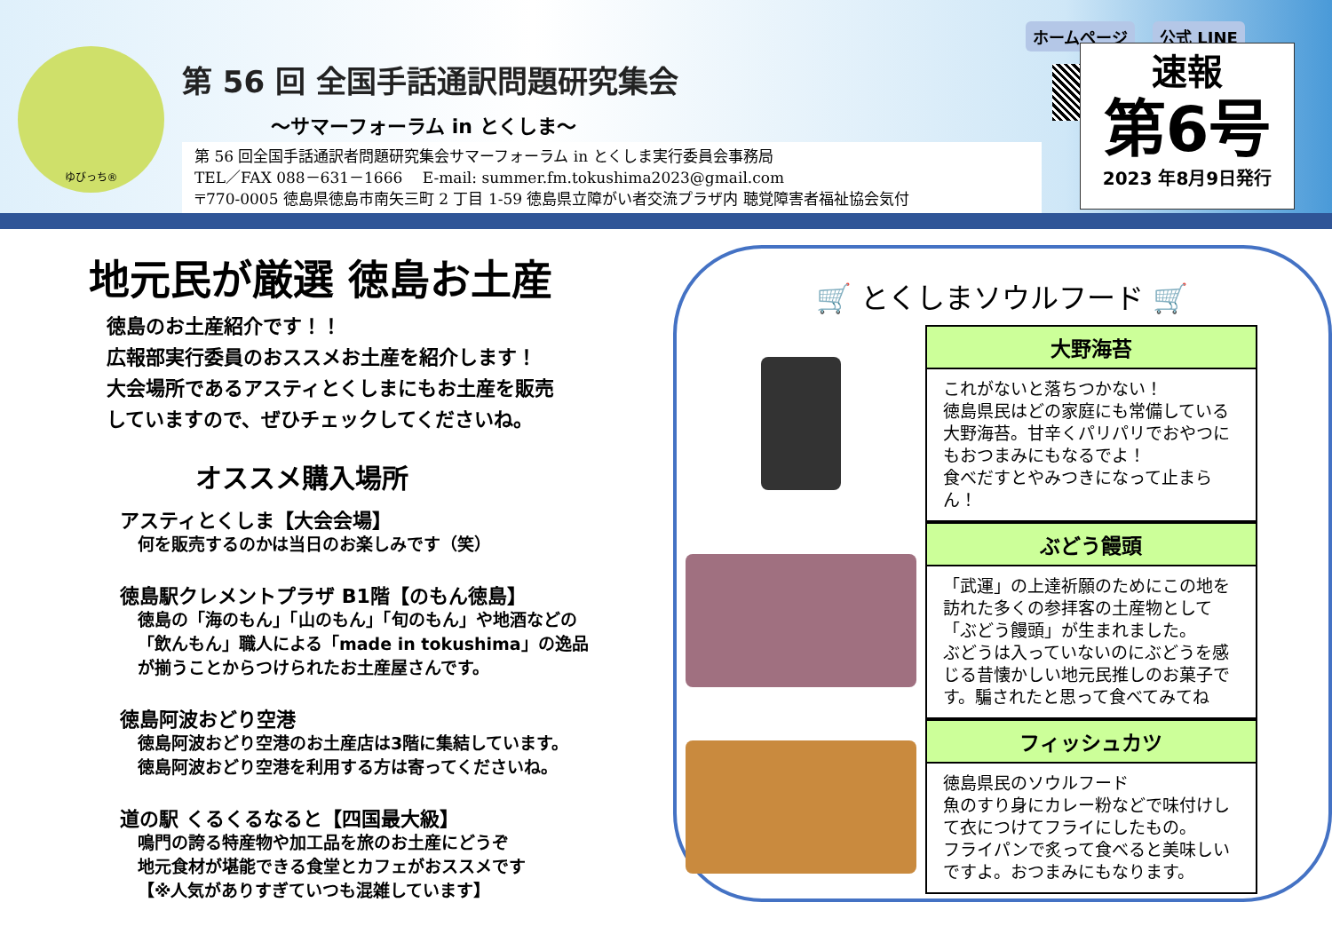ゆびっち®
第 56 回 全国手話通訳問題研究集会
～サマーフォーラム in とくしま～
第 56 回全国手話通訳者問題研究集会サマーフォーラム in とくしま実行委員会事務局
TEL／FAX 088－631－1666　 E-mail: summer.fm.tokushima2023@gmail.com
〒770-0005 徳島県徳島市南矢三町 2 丁目 1-59 徳島県立障がい者交流プラザ内 聴覚障害者福祉協会気付
ホームページ 公式 LINE
速報
第6号
2023 年8月9日発行
地元民が厳選 徳島お土産
徳島のお土産紹介です！！
広報部実行委員のおススメお土産を紹介します！
大会場所であるアスティとくしまにもお土産を販売
していますので、ぜひチェックしてくださいね。
オススメ購入場所
アスティとくしま【大会会場】
何を販売するのかは当日のお楽しみです（笑）
徳島駅クレメントプラザ B1階【のもん徳島】
徳島の「海のもん」「山のもん」「旬のもん」や地酒などの
「飲んもん」職人による「made in tokushima」の逸品
が揃うことからつけられたお土産屋さんです。
徳島阿波おどり空港
徳島阿波おどり空港のお土産店は3階に集結しています。
徳島阿波おどり空港を利用する方は寄ってくださいね。
道の駅 くるくるなると【四国最大級】
鳴門の誇る特産物や加工品を旅のお土産にどうぞ
地元食材が堪能できる食堂とカフェがおススメです
【※人気がありすぎていつも混雑しています】
🛒 とくしまソウルフード 🛒
大野海苔
これがないと落ちつかない！
徳島県民はどの家庭にも常備している大野海苔。甘辛くパリパリでおやつにもおつまみにもなるでよ！
食べだすとやみつきになって止まらん！
ぶどう饅頭
「武運」の上達祈願のためにこの地を訪れた多くの参拝客の土産物として「ぶどう饅頭」が生まれました。
ぶどうは入っていないのにぶどうを感じる昔懐かしい地元民推しのお菓子です。騙されたと思って食べてみてね
フィッシュカツ
徳島県民のソウルフード
魚のすり身にカレー粉などで味付けして衣につけてフライにしたもの。
フライパンで炙って食べると美味しいですよ。おつまみにもなります。